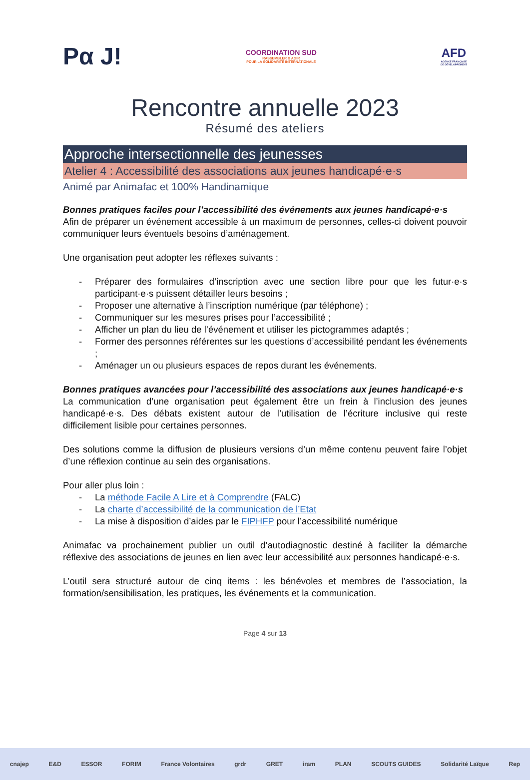Pα J!
COORDINATION SUD
RASSEMBLER & AGIR
POUR LA SOLIDARITÉ INTERNATIONALE
AFD
AGENCE FRANÇAISE
DE DÉVELOPPEMENT
Rencontre annuelle 2023
Résumé des ateliers
Approche intersectionnelle des jeunesses
Atelier 4 : Accessibilité des associations aux jeunes handicapé·e·s
Animé par Animafac et 100% Handinamique
Bonnes pratiques faciles pour l’accessibilité des événements aux jeunes handicapé·e·s
Afin de préparer un événement accessible à un maximum de personnes, celles-ci doivent pouvoir communiquer leurs éventuels besoins d’aménagement.
Une organisation peut adopter les réflexes suivants :
- Préparer des formulaires d’inscription avec une section libre pour que les futur·e·s participant·e·s puissent détailler leurs besoins ;
- Proposer une alternative à l’inscription numérique (par téléphone) ;
- Communiquer sur les mesures prises pour l’accessibilité ;
- Afficher un plan du lieu de l’événement et utiliser les pictogrammes adaptés ;
- Former des personnes référentes sur les questions d’accessibilité pendant les événements ;
- Aménager un ou plusieurs espaces de repos durant les événements.
Bonnes pratiques avancées pour l’accessibilité des associations aux jeunes handicapé·e·s
La communication d’une organisation peut également être un frein à l’inclusion des jeunes handicapé·e·s. Des débats existent autour de l’utilisation de l’écriture inclusive qui reste difficilement lisible pour certaines personnes.
Des solutions comme la diffusion de plusieurs versions d’un même contenu peuvent faire l’objet d’une réflexion continue au sein des organisations.
Pour aller plus loin :
- La méthode Facile A Lire et à Comprendre (FALC)
- La charte d’accessibilité de la communication de l’Etat
- La mise à disposition d’aides par le FIPHFP pour l’accessibilité numérique
Animafac va prochainement publier un outil d’autodiagnostic destiné à faciliter la démarche réflexive des associations de jeunes en lien avec leur accessibilité aux personnes handicapé·e·s.
L’outil sera structuré autour de cinq items : les bénévoles et membres de l’association, la formation/sensibilisation, les pratiques, les événements et la communication.
Page 4 sur 13
cnajep E&D ESSOR FORIM France Volontaires grdr GRET iram PLAN SCOUTS GUIDES Solidarité Laïque Rep